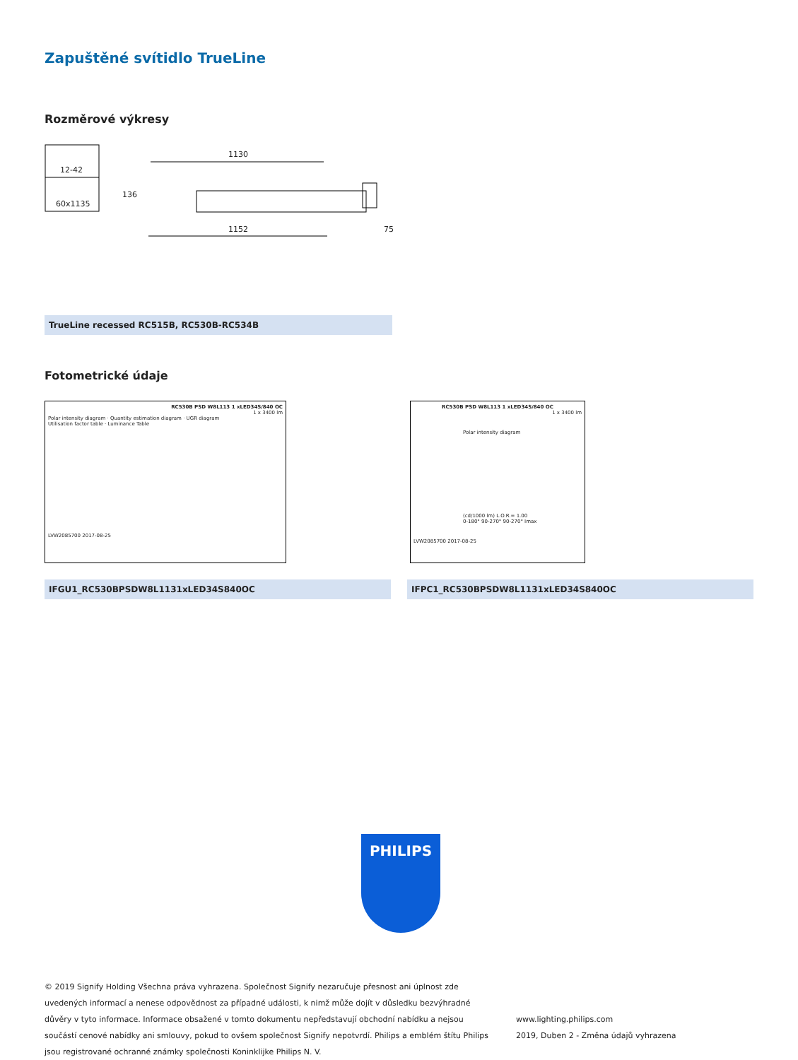Zapuštěné svítidlo TrueLine
Rozměrové výkresy
12-42
60x1135
1130
136
1152 75
TrueLine recessed RC515B, RC530B-RC534B
Fotometrické údaje
RC530B PSD W8L113 1 xLED34S/840 OC
1 x 3400 lm
Polar intensity diagram · Quantity estimation diagram · UGR diagram
Utilisation factor table · Luminance Table
LVW2085700 2017-08-25
RC530B PSD W8L113 1 xLED34S/840 OC
1 x 3400 lm
Polar intensity diagram
(cd/1000 lm) L.O.R.= 1.00
0-180° 90-270° 90-270° Imax
LVW2085700 2017-08-25
IFGU1_RC530BPSDW8L1131xLED34S840OC IFPC1_RC530BPSDW8L1131xLED34S840OC
PHILIPS
© 2019 Signify Holding Všechna práva vyhrazena. Společnost Signify nezaručuje přesnost ani úplnost zde uvedených informací a nenese odpovědnost za případné události, k nimž může dojít v důsledku bezvýhradné důvěry v tyto informace. Informace obsažené v tomto dokumentu nepředstavují obchodní nabídku a nejsou součástí cenové nabídky ani smlouvy, pokud to ovšem společnost Signify nepotvrdí. Philips a emblém štítu Philips jsou registrované ochranné známky společnosti Koninklijke Philips N. V.
www.lighting.philips.com
2019, Duben 2 - Změna údajů vyhrazena